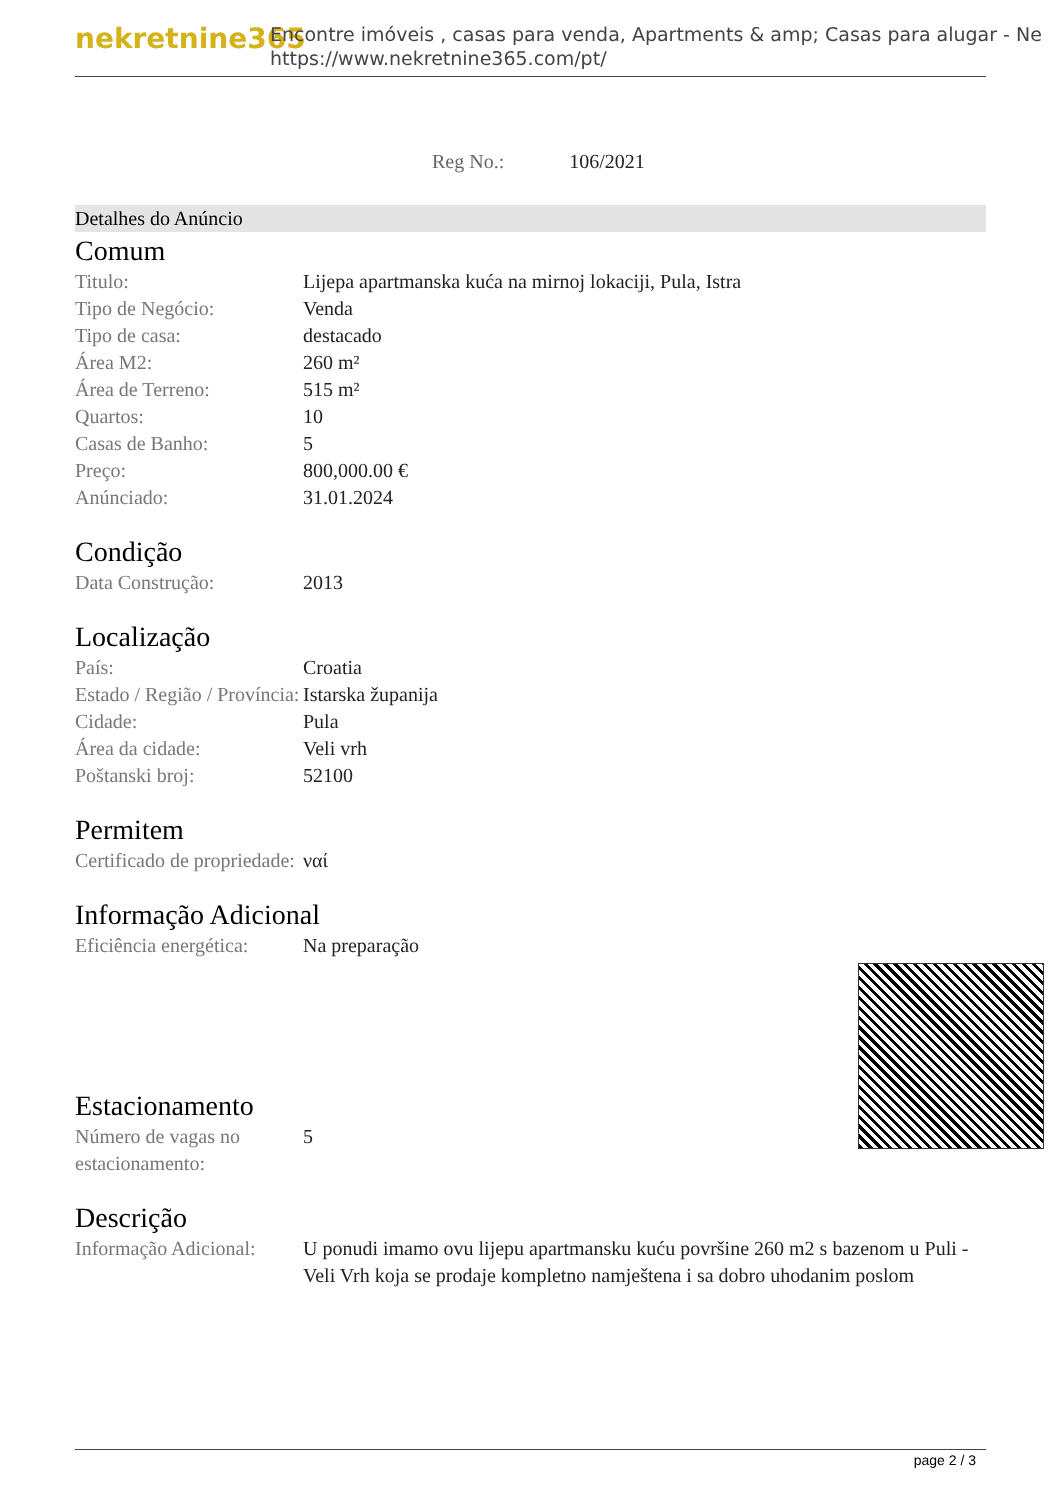nekretnine365
Encontre imóveis , casas para venda, Apartments & amp; Casas para alugar - Ne
https://www.nekretnine365.com/pt/
Reg No.: 106/2021
Detalhes do Anúncio
Comum
| Titulo: | Lijepa apartmanska kuća na mirnoj lokaciji, Pula, Istra |
| Tipo de Negócio: | Venda |
| Tipo de casa: | destacado |
| Área M2: | 260 m² |
| Área de Terreno: | 515 m² |
| Quartos: | 10 |
| Casas de Banho: | 5 |
| Preço: | 800,000.00 € |
| Anúnciado: | 31.01.2024 |
Condição
| Data Construção: | 2013 |
Localização
| País: | Croatia |
| Estado / Região / Província: | Istarska županija |
| Cidade: | Pula |
| Área da cidade: | Veli vrh |
| Poštanski broj: | 52100 |
Permitem
| Certificado de propriedade: | ναί |
Informação Adicional
| Eficiência energética: | Na preparação |
Estacionamento
| Número de vagas no estacionamento: | 5 |
Descrição
| Informação Adicional: | U ponudi imamo ovu lijepu apartmansku kuću površine 260 m2 s bazenom u Puli - Veli Vrh koja se prodaje kompletno namještena i sa dobro uhodanim poslom |
page 2 / 3